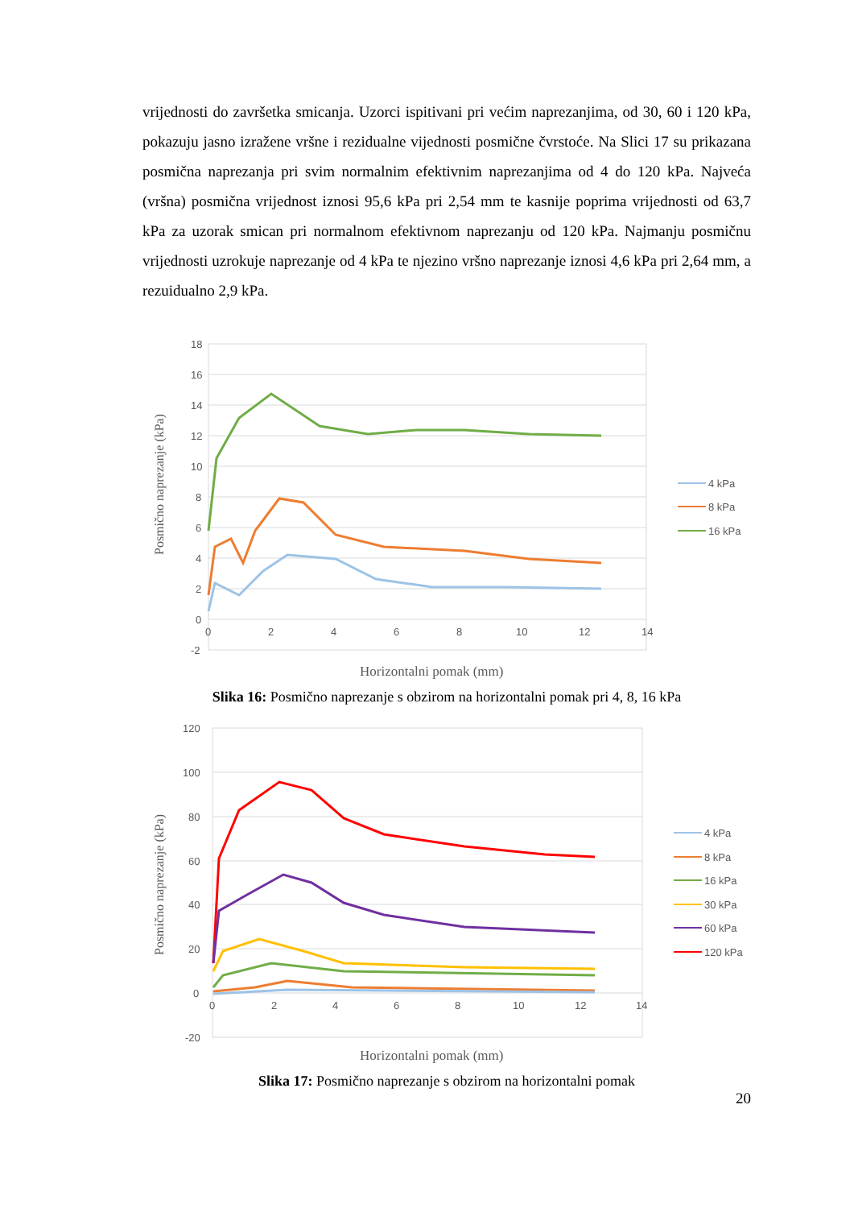vrijednosti do završetka smicanja. Uzorci ispitivani pri većim naprezanjima, od 30, 60 i 120 kPa, pokazuju jasno izražene vršne i rezidualne vijednosti posmične čvrstoće. Na Slici 17 su prikazana posmična naprezanja pri svim normalnim efektivnim naprezanjima od 4 do 120 kPa. Najveća (vršna) posmična vrijednost iznosi 95,6 kPa pri 2,54 mm te kasnije poprima vrijednosti od 63,7 kPa za uzorak smican pri normalnom efektivnom naprezanju od 120 kPa. Najmanju posmičnu vrijednosti uzrokuje naprezanje od 4 kPa te njezino vršno naprezanje iznosi 4,6 kPa pri 2,64 mm, a rezuidualno 2,9 kPa.
18
16
14
12
10
8
6
4
2
0
-2
0
2
4
6
8
10
12
14
Posmično naprezanje (kPa)
Horizontalni pomak (mm)
4 kPa
8 kPa
16 kPa
Slika 16: Posmično naprezanje s obzirom na horizontalni pomak pri 4, 8, 16 kPa
120
100
80
60
40
20
0
-20
0
2
4
6
8
10
12
14
Posmično naprezanje (kPa)
Horizontalni pomak (mm)
4 kPa
8 kPa
16 kPa
30 kPa
60 kPa
120 kPa
Slika 17: Posmično naprezanje s obzirom na horizontalni pomak
20